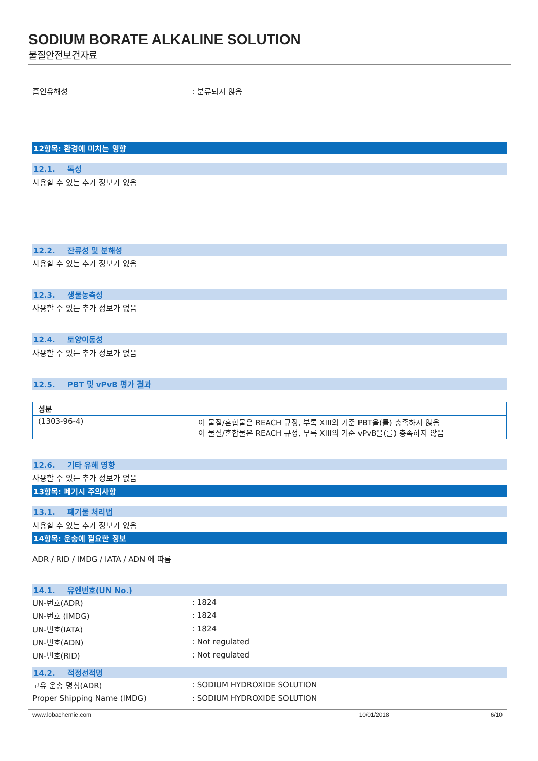SODIUM BORATE ALKALINE SOLUTION
물질안전보건자료
흡인유해성 : 분류되지 않음
12항목: 환경에 미치는 영향
12.1. 독성
사용할 수 있는 추가 정보가 없음
12.2. 잔류성 및 분해성
사용할 수 있는 추가 정보가 없음
12.3. 생물농축성
사용할 수 있는 추가 정보가 없음
12.4. 토양이동성
사용할 수 있는 추가 정보가 없음
12.5. PBT 및 vPvB 평가 결과
| 성분 | |
| (1303-96-4) | 이 물질/혼합물은 REACH 규정, 부록 XIII의 기준 PBT을(를) 충족하지 않음 이 물질/혼합물은 REACH 규정, 부록 XIII의 기준 vPvB을(를) 충족하지 않음 |
12.6. 기타 유해 영향
사용할 수 있는 추가 정보가 없음
13항목: 폐기시 주의사항
13.1. 폐기물 처리법
사용할 수 있는 추가 정보가 없음
14항목: 운송에 필요한 정보
ADR / RID / IMDG / IATA / ADN 에 따름
14.1. 유엔번호(UN No.)
UN-번호(ADR) : 1824
UN-번호 (IMDG) : 1824
UN-번호(IATA) : 1824
UN-번호(ADN) : Not regulated
UN-번호(RID) : Not regulated
14.2. 적정선적명
고유 운송 명칭(ADR) : SODIUM HYDROXIDE SOLUTION
Proper Shipping Name (IMDG) : SODIUM HYDROXIDE SOLUTION
www.lobachemie.com 10/01/2018 6/10